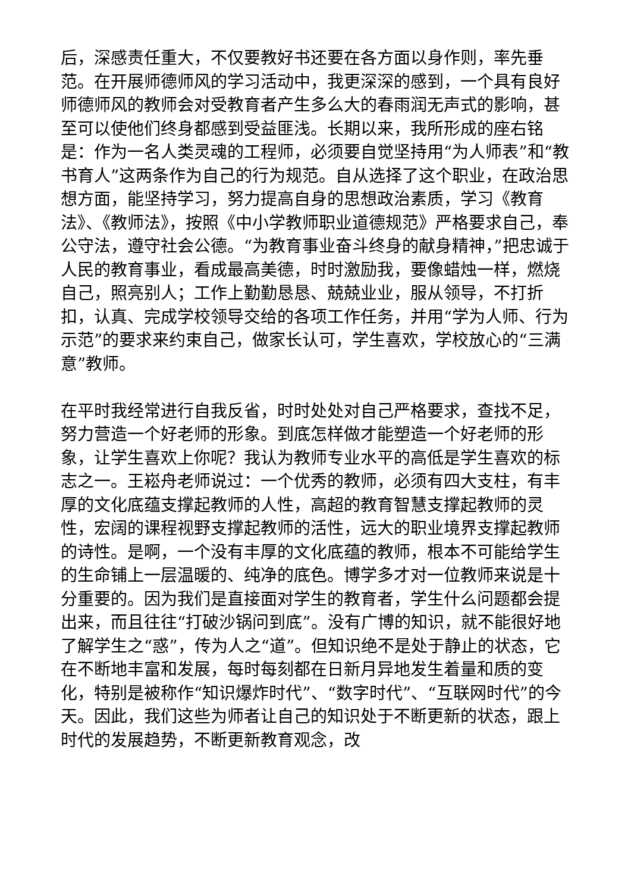后，深感责任重大，不仅要教好书还要在各方面以身作则，率先垂范。在开展师德师风的学习活动中，我更深深的感到，一个具有良好师德师风的教师会对受教育者产生多么大的春雨润无声式的影响，甚至可以使他们终身都感到受益匪浅。长期以来，我所形成的座右铭是：作为一名人类灵魂的工程师，必须要自觉坚持用“为人师表”和“教书育人”这两条作为自己的行为规范。自从选择了这个职业，在政治思想方面，能坚持学习，努力提高自身的思想政治素质，学习《教育法》、《教师法》，按照《中小学教师职业道德规范》严格要求自己，奉公守法，遵守社会公德。“为教育事业奋斗终身的献身精神，”把忠诚于人民的教育事业，看成最高美德，时时激励我，要像蜡烛一样，燃烧自己，照亮别人；工作上勤勤恳恳、兢兢业业，服从领导，不打折扣，认真、完成学校领导交给的各项工作任务，并用“学为人师、行为示范”的要求来约束自己，做家长认可，学生喜欢，学校放心的“三满意”教师。
在平时我经常进行自我反省，时时处处对自己严格要求，查找不足，努力营造一个好老师的形象。到底怎样做才能塑造一个好老师的形象，让学生喜欢上你呢？我认为教师专业水平的高低是学生喜欢的标志之一。王崧舟老师说过：一个优秀的教师，必须有四大支柱，有丰厚的文化底蕴支撑起教师的人性，高超的教育智慧支撑起教师的灵性，宏阔的课程视野支撑起教师的活性，远大的职业境界支撑起教师的诗性。是啊，一个没有丰厚的文化底蕴的教师，根本不可能给学生的生命铺上一层温暖的、纯净的底色。博学多才对一位教师来说是十分重要的。因为我们是直接面对学生的教育者，学生什么问题都会提出来，而且往往“打破沙锅问到底”。没有广博的知识，就不能很好地了解学生之“惑”，传为人之“道”。但知识绝不是处于静止的状态，它在不断地丰富和发展，每时每刻都在日新月异地发生着量和质的变化，特别是被称作“知识爆炸时代”、“数字时代”、“互联网时代”的今天。因此，我们这些为师者让自己的知识处于不断更新的状态，跟上时代的发展趋势，不断更新教育观念，改